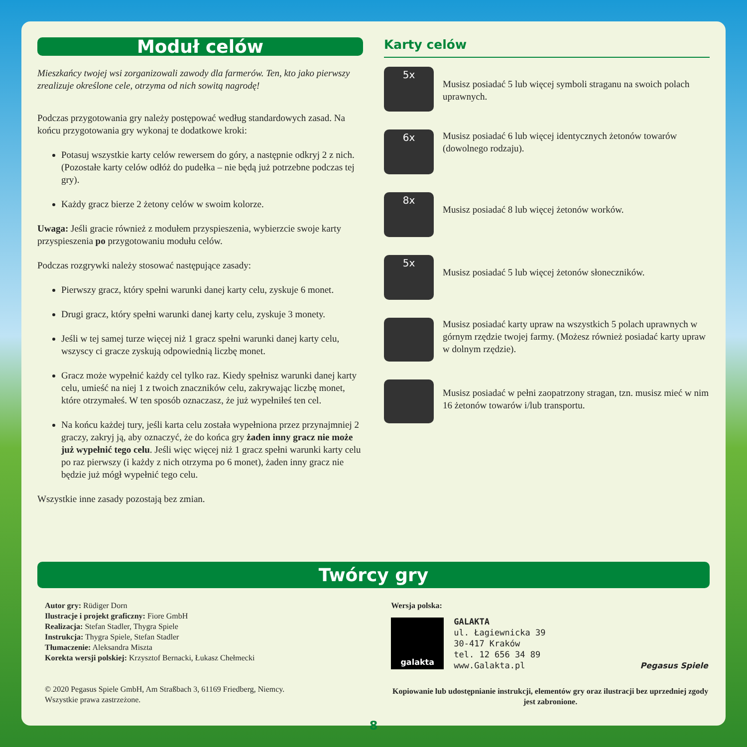Moduł celów
Mieszkańcy twojej wsi zorganizowali zawody dla farmerów. Ten, kto jako pierwszy zrealizuje określone cele, otrzyma od nich sowitą nagrodę!
Podczas przygotowania gry należy postępować według standardowych zasad. Na końcu przygotowania gry wykonaj te dodatkowe kroki:
Potasuj wszystkie karty celów rewersem do góry, a następnie odkryj 2 z nich. (Pozostałe karty celów odłóż do pudełka – nie będą już potrzebne podczas tej gry).
Każdy gracz bierze 2 żetony celów w swoim kolorze.
Uwaga: Jeśli gracie również z modułem przyspieszenia, wybierzcie swoje karty przyspieszenia po przygotowaniu modułu celów.
Podczas rozgrywki należy stosować następujące zasady:
Pierwszy gracz, który spełni warunki danej karty celu, zyskuje 6 monet.
Drugi gracz, który spełni warunki danej karty celu, zyskuje 3 monety.
Jeśli w tej samej turze więcej niż 1 gracz spełni warunki danej karty celu, wszyscy ci gracze zyskują odpowiednią liczbę monet.
Gracz może wypełnić każdy cel tylko raz. Kiedy spełnisz warunki danej karty celu, umieść na niej 1 z twoich znaczników celu, zakrywając liczbę monet, które otrzymałeś. W ten sposób oznaczasz, że już wypełniłeś ten cel.
Na końcu każdej tury, jeśli karta celu została wypełniona przez przynajmniej 2 graczy, zakryj ją, aby oznaczyć, że do końca gry żaden inny gracz nie może już wypełnić tego celu. Jeśli więc więcej niż 1 gracz spełni warunki karty celu po raz pierwszy (i każdy z nich otrzyma po 6 monet), żaden inny gracz nie będzie już mógł wypełnić tego celu.
Wszystkie inne zasady pozostają bez zmian.
Karty celów
5x
Musisz posiadać 5 lub więcej symboli straganu na swoich polach uprawnych.
6x
Musisz posiadać 6 lub więcej identycznych żetonów towarów (dowolnego rodzaju).
8x
Musisz posiadać 8 lub więcej żetonów worków.
5x
Musisz posiadać 5 lub więcej żetonów słoneczników.
Musisz posiadać karty upraw na wszystkich 5 polach uprawnych w górnym rzędzie twojej farmy. (Możesz również posiadać karty upraw w dolnym rzędzie).
Musisz posiadać w pełni zaopatrzony stragan, tzn. musisz mieć w nim 16 żetonów towarów i/lub transportu.
Twórcy gry
Autor gry: Rüdiger Dorn
Ilustracje i projekt graficzny: Fiore GmbH
Realizacja: Stefan Stadler, Thygra Spiele
Instrukcja: Thygra Spiele, Stefan Stadler
Tłumaczenie: Aleksandra Miszta
Korekta wersji polskiej: Krzysztof Bernacki, Łukasz Chełmecki
© 2020 Pegasus Spiele GmbH, Am Straßbach 3, 61169 Friedberg, Niemcy.
Wszystkie prawa zastrzeżone.
Wersja polska:
galakta
GALAKTA
ul. Łagiewnicka 39
30-417 Kraków
tel. 12 656 34 89
www.Galakta.pl
Pegasus Spiele
Kopiowanie lub udostępnianie instrukcji, elementów gry oraz ilustracji bez uprzedniej zgody jest zabronione.
8